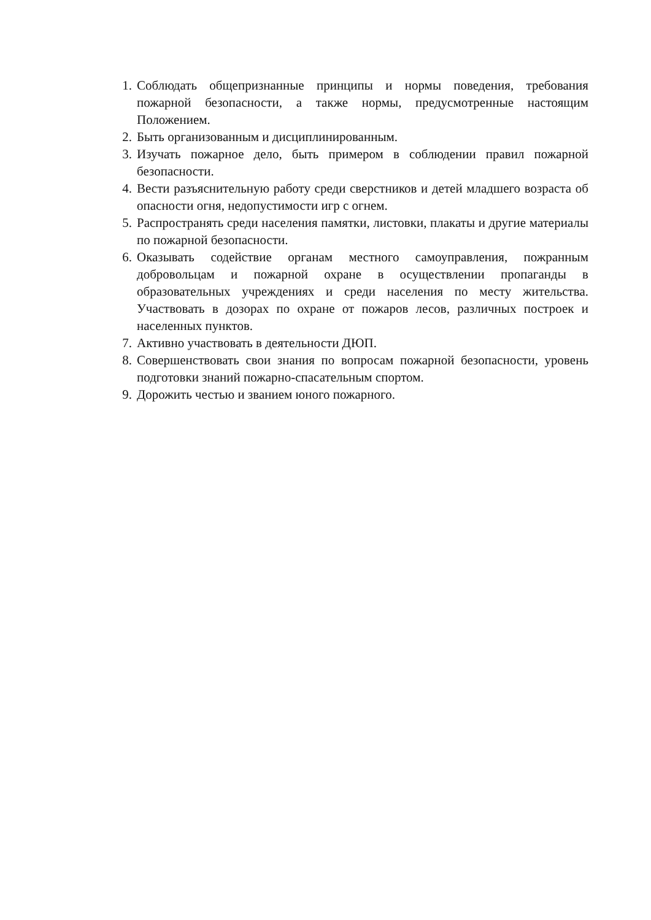1. Соблюдать общепризнанные принципы и нормы поведения, требования пожарной безопасности, а также нормы, предусмотренные настоящим Положением.
2. Быть организованным и дисциплинированным.
3. Изучать пожарное дело, быть примером в соблюдении правил пожарной безопасности.
4. Вести разъяснительную работу среди сверстников и детей младшего возраста об опасности огня, недопустимости игр с огнем.
5. Распространять среди населения памятки, листовки, плакаты и другие материалы по пожарной безопасности.
6. Оказывать содействие органам местного самоуправления, пожранным добровольцам и пожарной охране в осуществлении пропаганды в образовательных учреждениях и среди населения по месту жительства. Участвовать в дозорах по охране от пожаров лесов, различных построек и населенных пунктов.
7. Активно участвовать в деятельности ДЮП.
8. Совершенствовать свои знания по вопросам пожарной безопасности, уровень подготовки знаний пожарно-спасательным спортом.
9. Дорожить честью и званием юного пожарного.